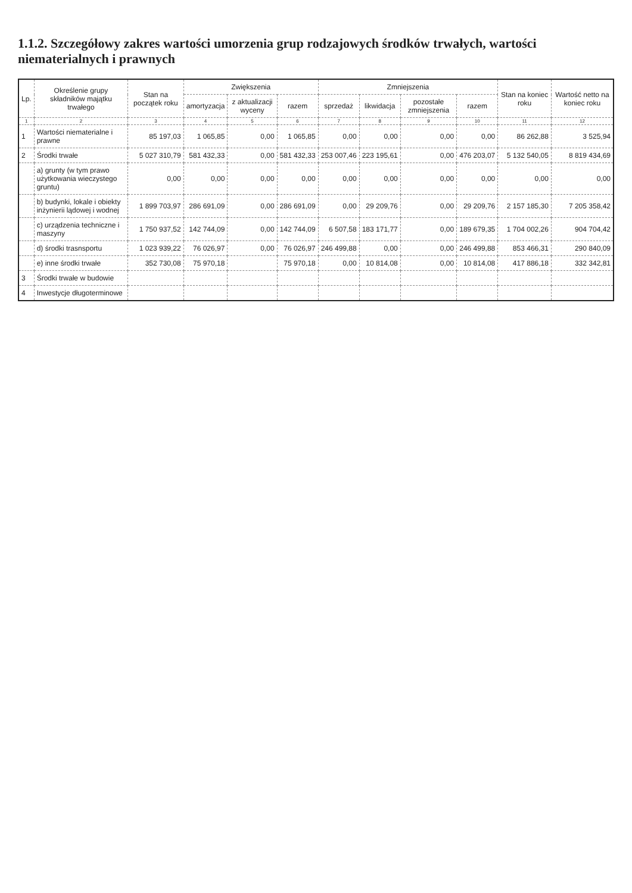1.1.2. Szczegółowy zakres wartości umorzenia grup rodzajowych środków trwałych, wartości niematerialnych i prawnych
| Lp. | Określenie grupy składników majątku trwałego | Stan na początek roku | Zwiększenia | | | Zmniejszenia | | | | Stan na koniec roku | Wartość netto na koniec roku |
| --- | --- | --- | --- | --- | --- | --- | --- | --- | --- | --- | --- |
| | | | amortyzacja | z aktualizacji wyceny | razem | sprzedaż | likwidacja | pozostałe zmniejszenia | razem | | |
| 1 | 2 | 3 | 4 | 5 | 6 | 7 | 8 | 9 | 10 | 11 | 12 |
| 1 | Wartości niematerialne i prawne | 85 197,03 | 1 065,85 | 0,00 | 1 065,85 | 0,00 | 0,00 | 0,00 | 0,00 | 86 262,88 | 3 525,94 |
| 2 | Środki trwałe | 5 027 310,79 | 581 432,33 | 0,00 | 581 432,33 | 253 007,46 | 223 195,61 | 0,00 | 476 203,07 | 5 132 540,05 | 8 819 434,69 |
| | a) grunty (w tym prawo użytkowania wieczystego gruntu) | 0,00 | 0,00 | 0,00 | 0,00 | 0,00 | 0,00 | 0,00 | 0,00 | 0,00 | 0,00 |
| | b) budynki, lokale i obiekty inżynierii lądowej i wodnej | 1 899 703,97 | 286 691,09 | 0,00 | 286 691,09 | 0,00 | 29 209,76 | 0,00 | 29 209,76 | 2 157 185,30 | 7 205 358,42 |
| | c) urządzenia techniczne i maszyny | 1 750 937,52 | 142 744,09 | 0,00 | 142 744,09 | 6 507,58 | 183 171,77 | 0,00 | 189 679,35 | 1 704 002,26 | 904 704,42 |
| | d) środki trasnsportu | 1 023 939,22 | 76 026,97 | 0,00 | 76 026,97 | 246 499,88 | 0,00 | 0,00 | 246 499,88 | 853 466,31 | 290 840,09 |
| | e) inne środki trwałe | 352 730,08 | 75 970,18 | | 75 970,18 | 0,00 | 10 814,08 | 0,00 | 10 814,08 | 417 886,18 | 332 342,81 |
| 3 | Środki trwałe w budowie | | | | | | | | | | |
| 4 | Inwestycje długoterminowe | | | | | | | | | | |